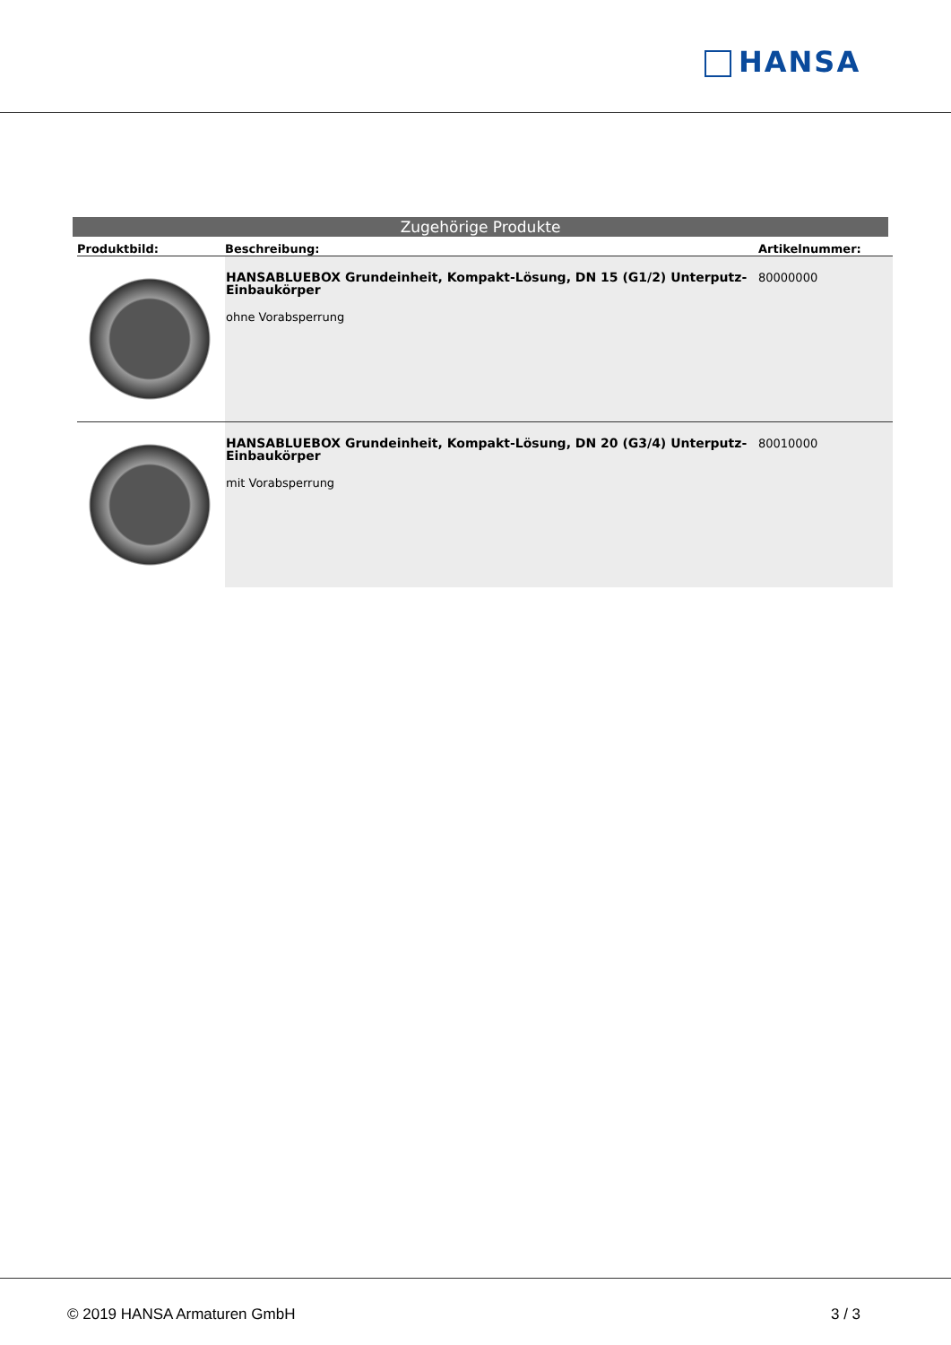HANSA
Zugehörige Produkte
| Produktbild: | Beschreibung: | Artikelnummer: |
| --- | --- | --- |
| | HANSABLUEBOX Grundeinheit, Kompakt-Lösung, DN 15 (G1/2) Unterputz-Einbaukörper ohne Vorabsperrung | 80000000 |
| | HANSABLUEBOX Grundeinheit, Kompakt-Lösung, DN 20 (G3/4) Unterputz-Einbaukörper mit Vorabsperrung | 80010000 |
© 2019 HANSA Armaturen GmbH 3 / 3